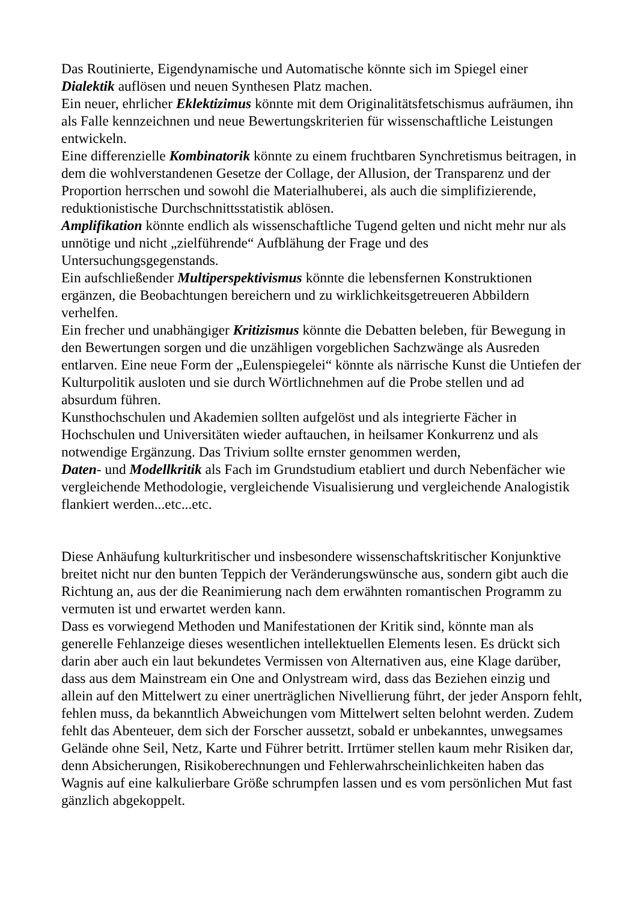Das Routinierte, Eigendynamische und Automatische könnte sich im Spiegel einer Dialektik auflösen und neuen Synthesen Platz machen.
Ein neuer, ehrlicher Eklektizimus könnte mit dem Originalitätsfetschismus aufräumen, ihn als Falle kennzeichnen und neue Bewertungskriterien für wissenschaftliche Leistungen entwickeln.
Eine differenzielle Kombinatorik könnte zu einem fruchtbaren Synchretismus beitragen, in dem die wohlverstandenen Gesetze der Collage, der Allusion, der Transparenz und der Proportion herrschen und sowohl die Materialhuberei, als auch die simplifizierende, reduktionistische Durchschnittsstatistik ablösen.
Amplifikation könnte endlich als wissenschaftliche Tugend gelten und nicht mehr nur als unnötige und nicht „zielführende“ Aufblähung der Frage und des Untersuchungsgegenstands.
Ein aufschließender Multiperspektivismus könnte die lebensfernen Konstruktionen ergänzen, die Beobachtungen bereichern und zu wirklichkeitsgetreueren Abbildern verhelfen.
Ein frecher und unabhängiger Kritizismus könnte die Debatten beleben, für Bewegung in den Bewertungen sorgen und die unzähligen vorgeblichen Sachzwänge als Ausreden entlarven. Eine neue Form der „Eulenspiegelei“ könnte als närrische Kunst die Untiefen der Kulturpolitik ausloten und sie durch Wörtlichnehmen auf die Probe stellen und ad absurdum führen.
Kunsthochschulen und Akademien sollten aufgelöst und als integrierte Fächer in Hochschulen und Universitäten wieder auftauchen, in heilsamer Konkurrenz und als notwendige Ergänzung. Das Trivium sollte ernster genommen werden,
Daten- und Modellkritik als Fach im Grundstudium etabliert und durch Nebenfächer wie vergleichende Methodologie, vergleichende Visualisierung und vergleichende Analogistik flankiert werden...etc...etc.
Diese Anhäufung kulturkritischer und insbesondere wissenschaftskritischer Konjunktive breitet nicht nur den bunten Teppich der Veränderungswünsche aus, sondern gibt auch die Richtung an, aus der die Reanimierung nach dem erwähnten romantischen Programm zu vermuten ist und erwartet werden kann.
Dass es vorwiegend Methoden und Manifestationen der Kritik sind, könnte man als generelle Fehlanzeige dieses wesentlichen intellektuellen Elements lesen. Es drückt sich darin aber auch ein laut bekundetes Vermissen von Alternativen aus, eine Klage darüber, dass aus dem Mainstream ein One and Onlystream wird, dass das Beziehen einzig und allein auf den Mittelwert zu einer unerträglichen Nivellierung führt, der jeder Ansporn fehlt, fehlen muss, da bekanntlich Abweichungen vom Mittelwert selten belohnt werden. Zudem fehlt das Abenteuer, dem sich der Forscher aussetzt, sobald er unbekanntes, unwegsames Gelände ohne Seil, Netz, Karte und Führer betritt. Irrtümer stellen kaum mehr Risiken dar, denn Absicherungen, Risikoberechnungen und Fehlerwahrscheinlichkeiten haben das Wagnis auf eine kalkulierbare Größe schrumpfen lassen und es vom persönlichen Mut fast gänzlich abgekoppelt.